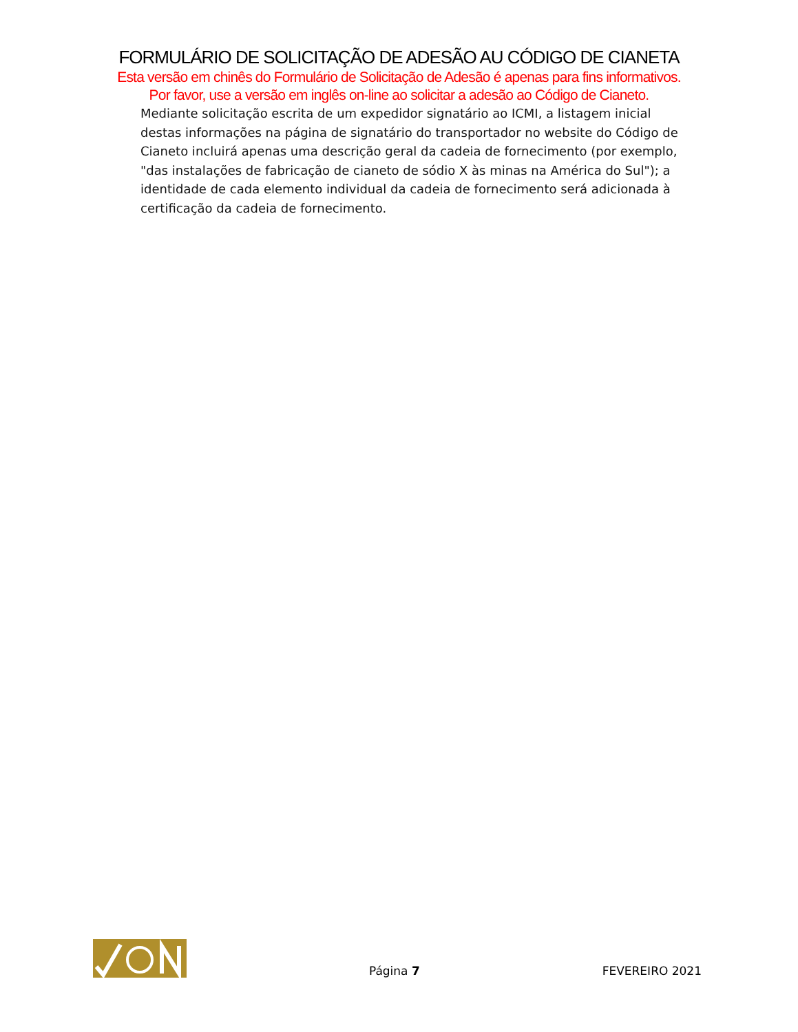FORMULÁRIO DE SOLICITAÇÃO DE ADESÃO AU CÓDIGO DE CIANETA
Esta versão em chinês do Formulário de Solicitação de Adesão é apenas para fins informativos.
Por favor, use a versão em inglês on-line ao solicitar a adesão ao Código de Cianeto.
Mediante solicitação escrita de um expedidor signatário ao ICMI, a listagem inicial destas informações na página de signatário do transportador no website do Código de Cianeto incluirá apenas uma descrição geral da cadeia de fornecimento (por exemplo, "das instalações de fabricação de cianeto de sódio X às minas na América do Sul"); a identidade de cada elemento individual da cadeia de fornecimento será adicionada à certificação da cadeia de fornecimento.
Página 7
FEVEREIRO 2021